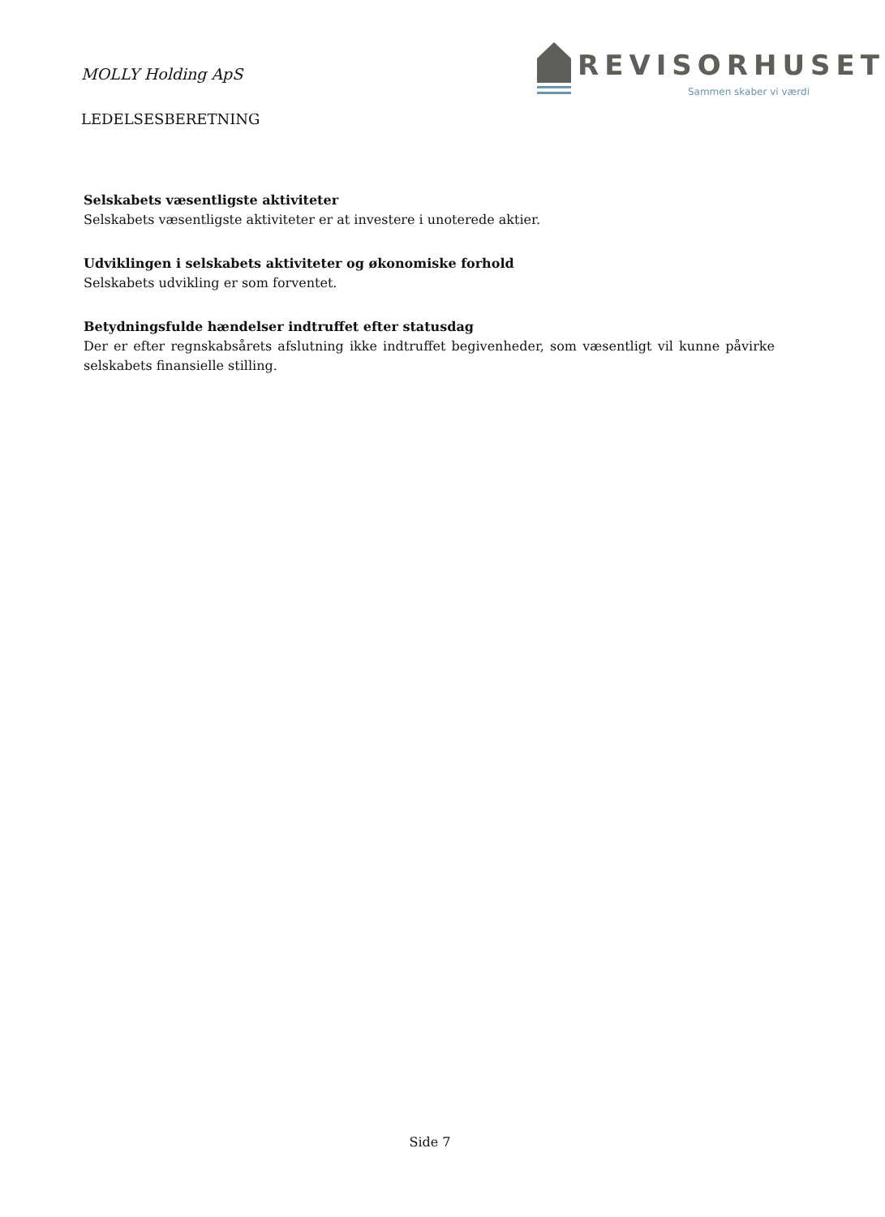MOLLY Holding ApS
REVISORHUSET
Sammen skaber vi værdi
LEDELSESBERETNING
Selskabets væsentligste aktiviteter
Selskabets væsentligste aktiviteter er at investere i unoterede aktier.
Udviklingen i selskabets aktiviteter og økonomiske forhold
Selskabets udvikling er som forventet.
Betydningsfulde hændelser indtruffet efter statusdag
Der er efter regnskabsårets afslutning ikke indtruffet begivenheder, som væsentligt vil kunne påvirke selskabets finansielle stilling.
Side 7